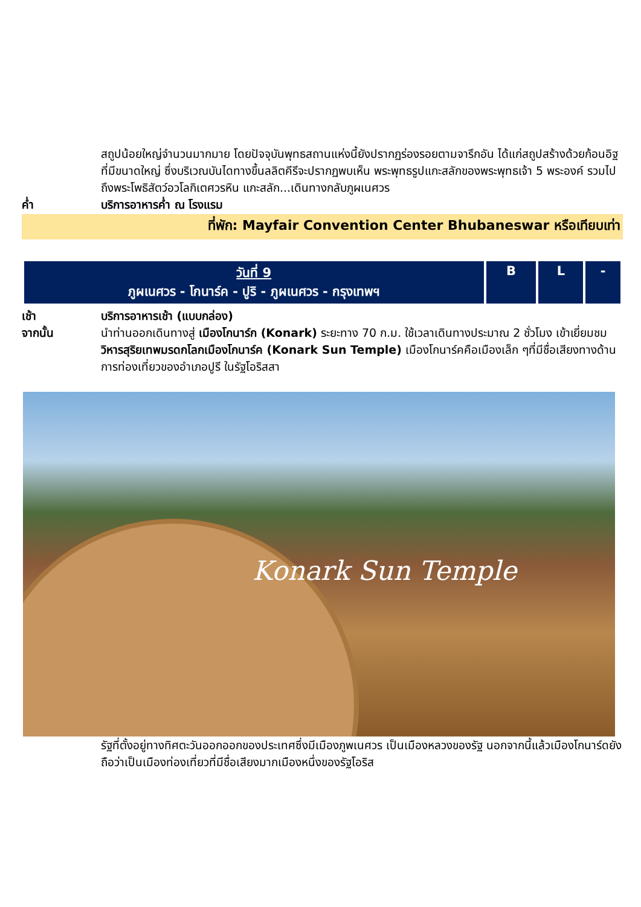สถูปน้อยใหญ่จำนวนมากมาย โดยปัจจุบันพุทธสถานแห่งนี้ยังปรากฏร่องรอยตามจารึกอัน ได้แก่สถูปสร้างด้วยก้อนอิฐที่มีขนาดใหญ่ ซึ่งบริเวณบันไดทางขึ้นลลิตคีรีจะปรากฏพบเห็น พระพุทธรูปแกะสลักของพระพุทธเจ้า 5 พระองค์ รวมไปถึงพระโพธิสัตว์อวโลกิเตศวรหิน แกะสลัก...เดินทางกลับภูผเนศวร
ค่ำ บริการอาหารค่ำ ณ โรงแรม
ที่พัก: Mayfair Convention Center Bhubaneswar หรือเทียบเท่า
| วันที่ 9 ภูผเนศวร - โกนาร์ค - ปูริ - ภูผเนศวร - กรุงเทพฯ | B | L | - |
เช้า บริการอาหารเช้า (แบบกล่อง)
จากนั้น นำท่านออกเดินทางสู่ เมืองโกนาร์ก (Konark) ระยะทาง 70 ก.ม. ใช้เวลาเดินทางประมาณ 2 ชั่วโมง เข้าเยี่ยมชม วิหารสุริยเทพมรดกโลกเมืองโกนาร์ค (Konark Sun Temple) เมืองโกนาร์คคือเมืองเล็ก ๆที่มีชื่อเสียงทางด้านการท่องเที่ยวของอำเภอปูรี ในรัฐโอริสสา
Konark Sun Temple
รัฐที่ตั้งอยู่ทางทิศตะวันออกออกของประเทศซึ่งมีเมืองภูพเนศวร เป็นเมืองหลวงของรัฐ นอกจากนี้แล้วเมืองโกนาร์ดยังถือว่าเป็นเมืองท่องเที่ยวที่มีชื่อเสียงมากเมืองหนึ่งของรัฐโอริส